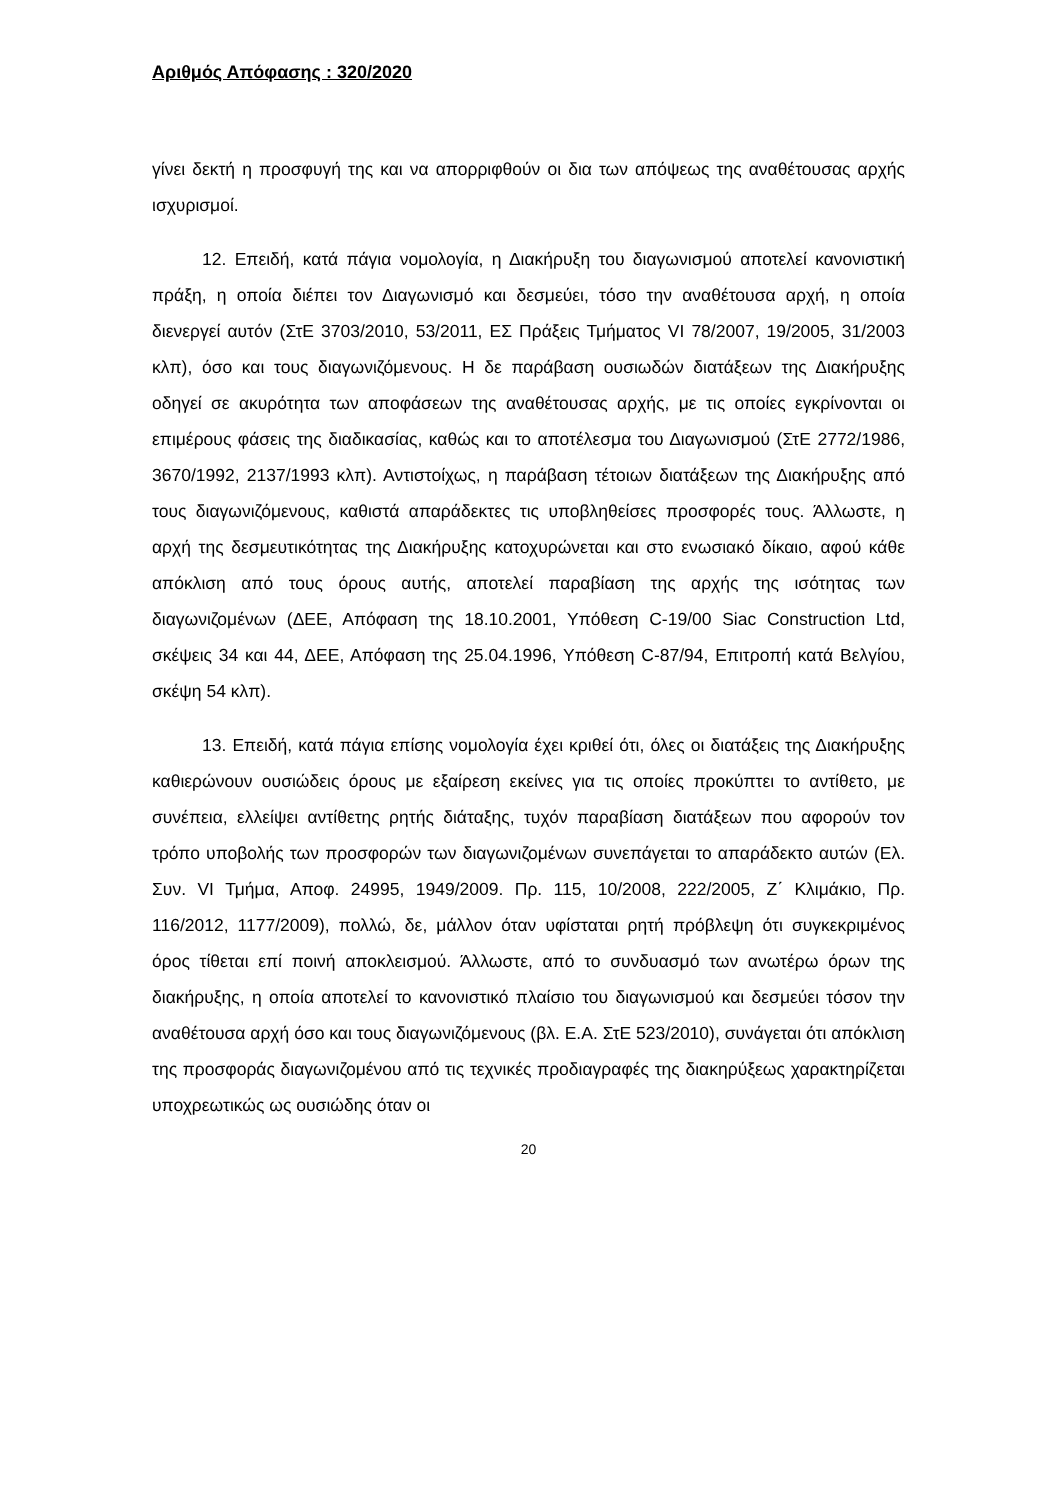Αριθμός Απόφασης : 320/2020
γίνει δεκτή η προσφυγή της και να απορριφθούν οι δια των απόψεως της αναθέτουσας αρχής ισχυρισμοί.
12. Επειδή, κατά πάγια νομολογία, η Διακήρυξη του διαγωνισμού αποτελεί κανονιστική πράξη, η οποία διέπει τον Διαγωνισμό και δεσμεύει, τόσο την αναθέτουσα αρχή, η οποία διενεργεί αυτόν (ΣτΕ 3703/2010, 53/2011, ΕΣ Πράξεις Τμήματος VI 78/2007, 19/2005, 31/2003 κλπ), όσο και τους διαγωνιζόμενους. Η δε παράβαση ουσιωδών διατάξεων της Διακήρυξης οδηγεί σε ακυρότητα των αποφάσεων της αναθέτουσας αρχής, με τις οποίες εγκρίνονται οι επιμέρους φάσεις της διαδικασίας, καθώς και το αποτέλεσμα του Διαγωνισμού (ΣτΕ 2772/1986, 3670/1992, 2137/1993 κλπ). Αντιστοίχως, η παράβαση τέτοιων διατάξεων της Διακήρυξης από τους διαγωνιζόμενους, καθιστά απαράδεκτες τις υποβληθείσες προσφορές τους. Άλλωστε, η αρχή της δεσμευτικότητας της Διακήρυξης κατοχυρώνεται και στο ενωσιακό δίκαιο, αφού κάθε απόκλιση από τους όρους αυτής, αποτελεί παραβίαση της αρχής της ισότητας των διαγωνιζομένων (ΔΕΕ, Απόφαση της 18.10.2001, Υπόθεση C-19/00 Siac Construction Ltd, σκέψεις 34 και 44, ΔΕΕ, Απόφαση της 25.04.1996, Υπόθεση C-87/94, Επιτροπή κατά Βελγίου, σκέψη 54 κλπ).
13. Επειδή, κατά πάγια επίσης νομολογία έχει κριθεί ότι, όλες οι διατάξεις της Διακήρυξης καθιερώνουν ουσιώδεις όρους με εξαίρεση εκείνες για τις οποίες προκύπτει το αντίθετο, με συνέπεια, ελλείψει αντίθετης ρητής διάταξης, τυχόν παραβίαση διατάξεων που αφορούν τον τρόπο υποβολής των προσφορών των διαγωνιζομένων συνεπάγεται το απαράδεκτο αυτών (Ελ. Συν. VI Τμήμα, Αποφ. 24995, 1949/2009. Πρ. 115, 10/2008, 222/2005, Ζ΄ Κλιμάκιο, Πρ. 116/2012, 1177/2009), πολλώ, δε, μάλλον όταν υφίσταται ρητή πρόβλεψη ότι συγκεκριμένος όρος τίθεται επί ποινή αποκλεισμού. Άλλωστε, από το συνδυασμό των ανωτέρω όρων της διακήρυξης, η οποία αποτελεί το κανονιστικό πλαίσιο του διαγωνισμού και δεσμεύει τόσον την αναθέτουσα αρχή όσο και τους διαγωνιζόμενους (βλ. Ε.Α. ΣτΕ 523/2010), συνάγεται ότι απόκλιση της προσφοράς διαγωνιζομένου από τις τεχνικές προδιαγραφές της διακηρύξεως χαρακτηρίζεται υποχρεωτικώς ως ουσιώδης όταν οι
20